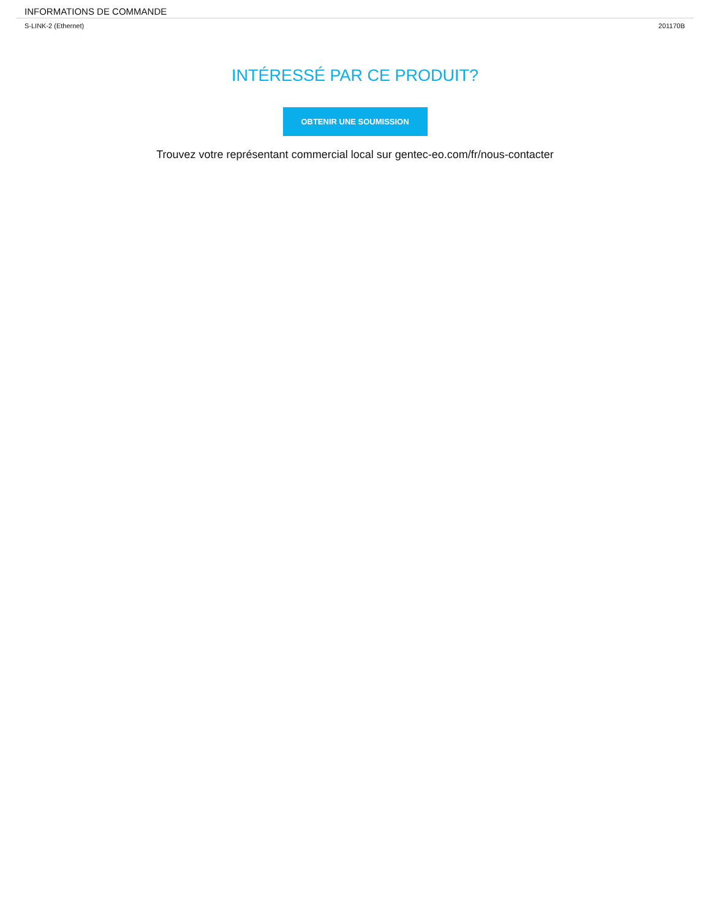INFORMATIONS DE COMMANDE
| S-LINK-2 (Ethernet) | 201170B |
INTÉRESSÉ PAR CE PRODUIT?
OBTENIR UNE SOUMISSION
Trouvez votre représentant commercial local sur gentec-eo.com/fr/nous-contacter